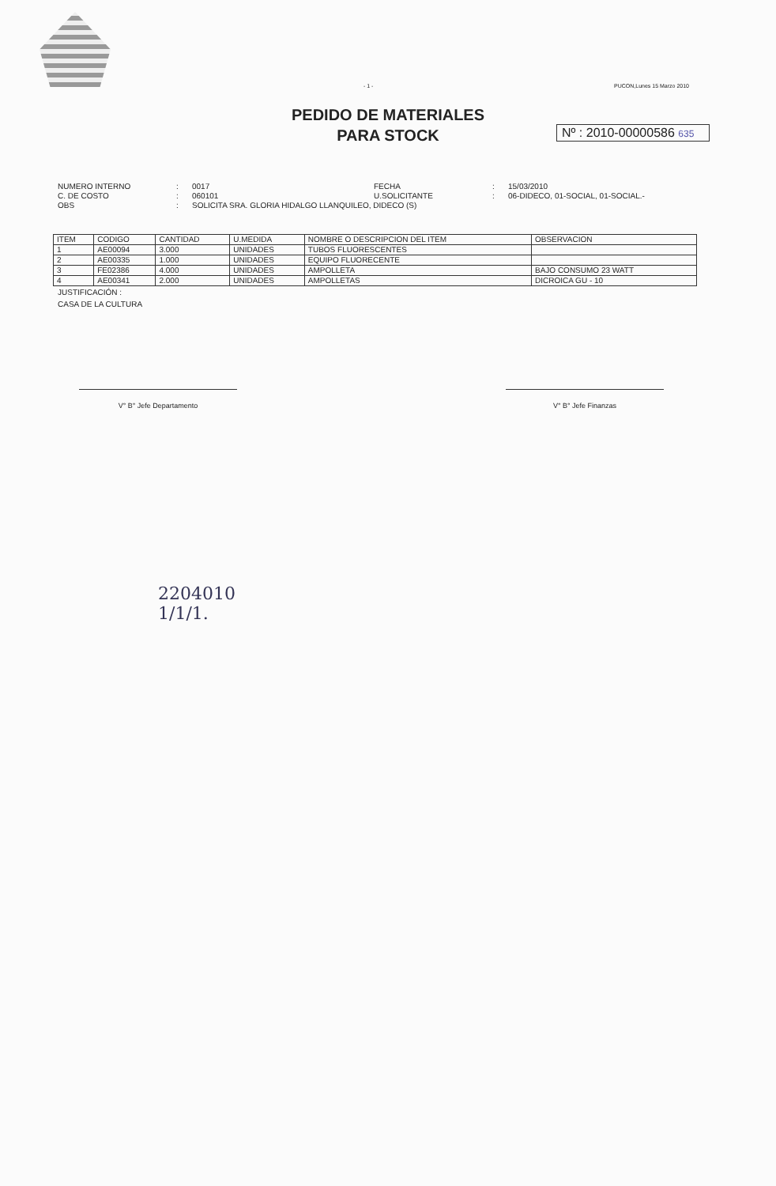- 1 - PUCON,Lunes 15 Marzo 2010
PEDIDO DE MATERIALES
PARA STOCK
Nº : 2010-00000586 635
NUMERO INTERNO: 0017 FECHA: 15/03/2010 C. DE COSTO: 060101 U.SOLICITANTE: 06-DIDECO, 01-SOCIAL, 01-SOCIAL.- OBS: SOLICITA SRA. GLORIA HIDALGO LLANQUILEO, DIDECO (S)
| ITEM | CODIGO | CANTIDAD | U.MEDIDA | NOMBRE O DESCRIPCION DEL ITEM | OBSERVACION |
| --- | --- | --- | --- | --- | --- |
| 1 | AE00094 | 3.000 | UNIDADES | TUBOS FLUORESCENTES | |
| 2 | AE00335 | 1.000 | UNIDADES | EQUIPO FLUORECENTE | |
| 3 | FE02386 | 4.000 | UNIDADES | AMPOLLETA | BAJO CONSUMO 23 WATT |
| 4 | AE00341 | 2.000 | UNIDADES | AMPOLLETAS | DICROICA GU - 10 |
JUSTIFICACIÓN :
CASA DE LA CULTURA
V° B° Jefe Departamento V° B° Jefe Finanzas
2204010
1/1/1.